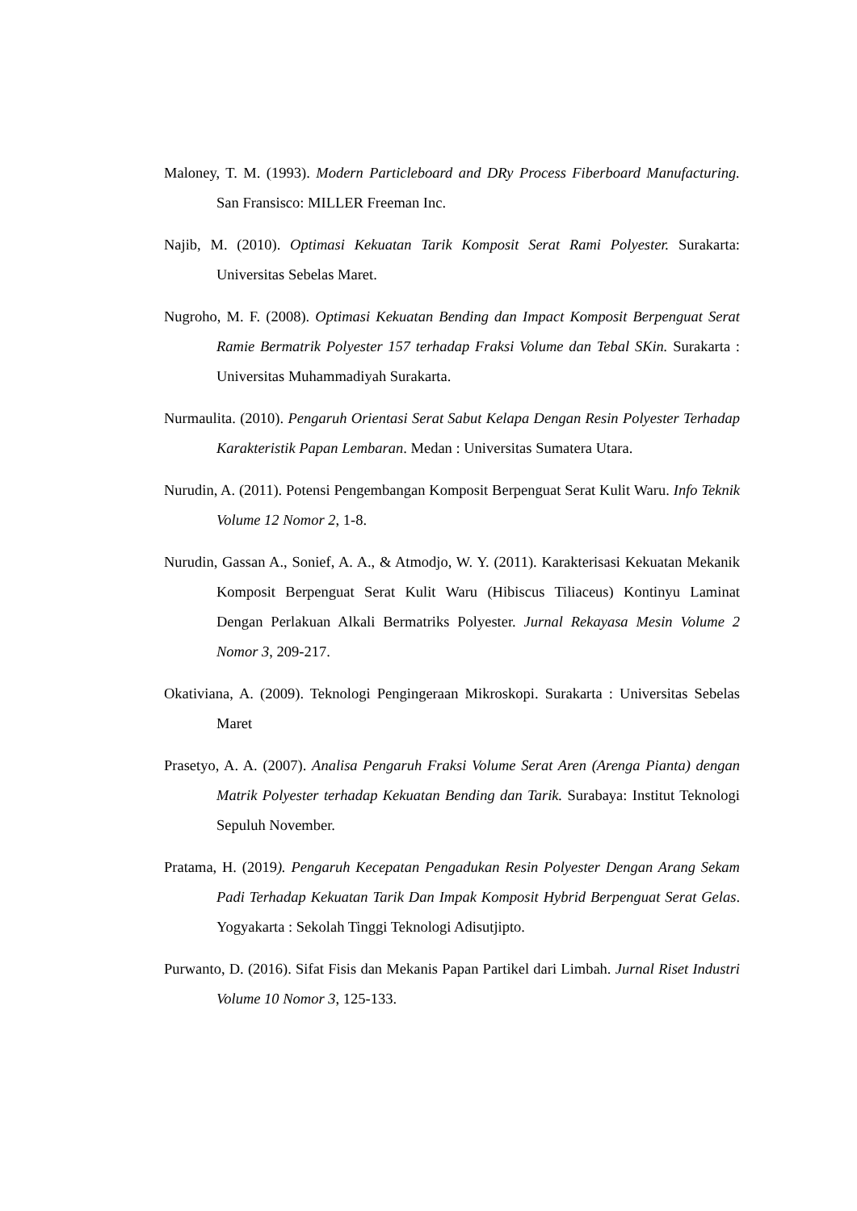Maloney, T. M. (1993). Modern Particleboard and DRy Process Fiberboard Manufacturing. San Fransisco: MILLER Freeman Inc.
Najib, M. (2010). Optimasi Kekuatan Tarik Komposit Serat Rami Polyester. Surakarta: Universitas Sebelas Maret.
Nugroho, M. F. (2008). Optimasi Kekuatan Bending dan Impact Komposit Berpenguat Serat Ramie Bermatrik Polyester 157 terhadap Fraksi Volume dan Tebal SKin. Surakarta : Universitas Muhammadiyah Surakarta.
Nurmaulita. (2010). Pengaruh Orientasi Serat Sabut Kelapa Dengan Resin Polyester Terhadap Karakteristik Papan Lembaran. Medan : Universitas Sumatera Utara.
Nurudin, A. (2011). Potensi Pengembangan Komposit Berpenguat Serat Kulit Waru. Info Teknik Volume 12 Nomor 2, 1-8.
Nurudin, Gassan A., Sonief, A. A., & Atmodjo, W. Y. (2011). Karakterisasi Kekuatan Mekanik Komposit Berpenguat Serat Kulit Waru (Hibiscus Tiliaceus) Kontinyu Laminat Dengan Perlakuan Alkali Bermatriks Polyester. Jurnal Rekayasa Mesin Volume 2 Nomor 3, 209-217.
Okativiana, A. (2009). Teknologi Pengingeraan Mikroskopi. Surakarta : Universitas Sebelas Maret
Prasetyo, A. A. (2007). Analisa Pengaruh Fraksi Volume Serat Aren (Arenga Pianta) dengan Matrik Polyester terhadap Kekuatan Bending dan Tarik. Surabaya: Institut Teknologi Sepuluh November.
Pratama, H. (2019). Pengaruh Kecepatan Pengadukan Resin Polyester Dengan Arang Sekam Padi Terhadap Kekuatan Tarik Dan Impak Komposit Hybrid Berpenguat Serat Gelas. Yogyakarta : Sekolah Tinggi Teknologi Adisutjipto.
Purwanto, D. (2016). Sifat Fisis dan Mekanis Papan Partikel dari Limbah. Jurnal Riset Industri Volume 10 Nomor 3, 125-133.